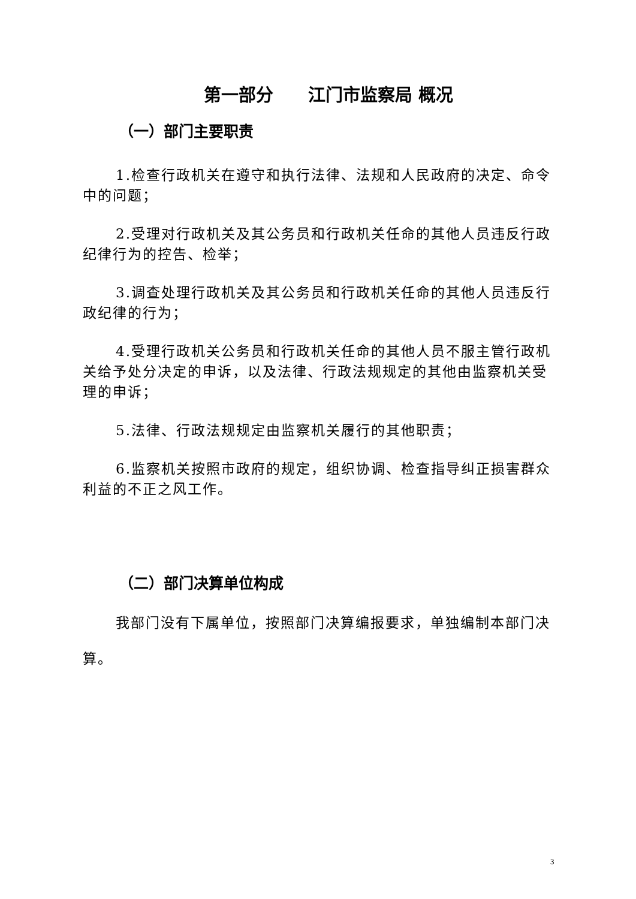第一部分　　江门市监察局 概况
（一）部门主要职责
1.检查行政机关在遵守和执行法律、法规和人民政府的决定、命令中的问题；
2.受理对行政机关及其公务员和行政机关任命的其他人员违反行政纪律行为的控告、检举；
3.调查处理行政机关及其公务员和行政机关任命的其他人员违反行政纪律的行为；
4.受理行政机关公务员和行政机关任命的其他人员不服主管行政机关给予处分决定的申诉，以及法律、行政法规规定的其他由监察机关受理的申诉；
5.法律、行政法规规定由监察机关履行的其他职责；
6.监察机关按照市政府的规定，组织协调、检查指导纠正损害群众利益的不正之风工作。
（二）部门决算单位构成
我部门没有下属单位，按照部门决算编报要求，单独编制本部门决算。
3